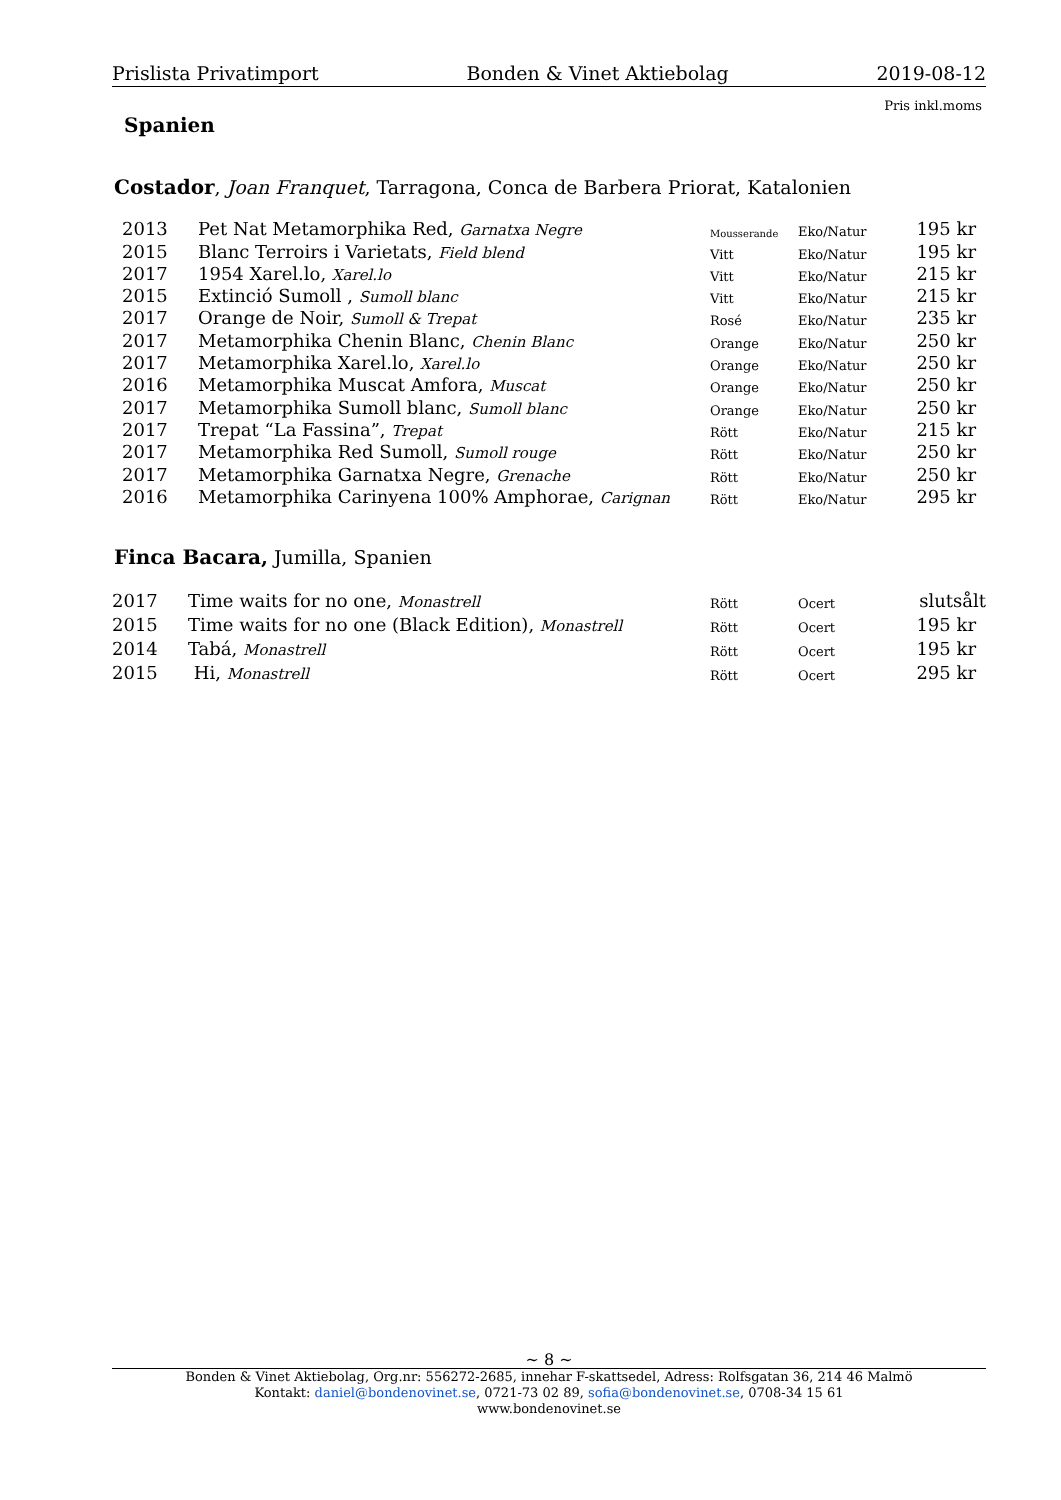Prislista Privatimport Bonden & Vinet Aktiebolag 2019-08-12
Pris inkl.moms
Spanien
Costador, Joan Franquet, Tarragona, Conca de Barbera Priorat, Katalonien
| 2013 | Pet Nat Metamorphika Red, Garnatxa Negre | Mousserande | Eko/Natur | 195 kr |
| 2015 | Blanc Terroirs i Varietats, Field blend | Vitt | Eko/Natur | 195 kr |
| 2017 | 1954 Xarel.lo, Xarel.lo | Vitt | Eko/Natur | 215 kr |
| 2015 | Extinció Sumoll , Sumoll blanc | Vitt | Eko/Natur | 215 kr |
| 2017 | Orange de Noir, Sumoll & Trepat | Rosé | Eko/Natur | 235 kr |
| 2017 | Metamorphika Chenin Blanc, Chenin Blanc | Orange | Eko/Natur | 250 kr |
| 2017 | Metamorphika Xarel.lo, Xarel.lo | Orange | Eko/Natur | 250 kr |
| 2016 | Metamorphika Muscat Amfora, Muscat | Orange | Eko/Natur | 250 kr |
| 2017 | Metamorphika Sumoll blanc, Sumoll blanc | Orange | Eko/Natur | 250 kr |
| 2017 | Trepat “La Fassina”, Trepat | Rött | Eko/Natur | 215 kr |
| 2017 | Metamorphika Red Sumoll, Sumoll rouge | Rött | Eko/Natur | 250 kr |
| 2017 | Metamorphika Garnatxa Negre, Grenache | Rött | Eko/Natur | 250 kr |
| 2016 | Metamorphika Carinyena 100% Amphorae, Carignan | Rött | Eko/Natur | 295 kr |
Finca Bacara, Jumilla, Spanien
| 2017 | Time waits for no one, Monastrell | Rött | Ocert | slutsålt |
| 2015 | Time waits for no one (Black Edition), Monastrell | Rött | Ocert | 195 kr |
| 2014 | Tabá, Monastrell | Rött | Ocert | 195 kr |
| 2015 | Hi, Monastrell | Rött | Ocert | 295 kr |
~ 8 ~
Bonden & Vinet Aktiebolag, Org.nr: 556272-2685, innehar F-skattsedel, Adress: Rolfsgatan 36, 214 46 Malmö
Kontakt: daniel@bondenovinet.se, 0721-73 02 89, sofia@bondenovinet.se, 0708-34 15 61
www.bondenovinet.se